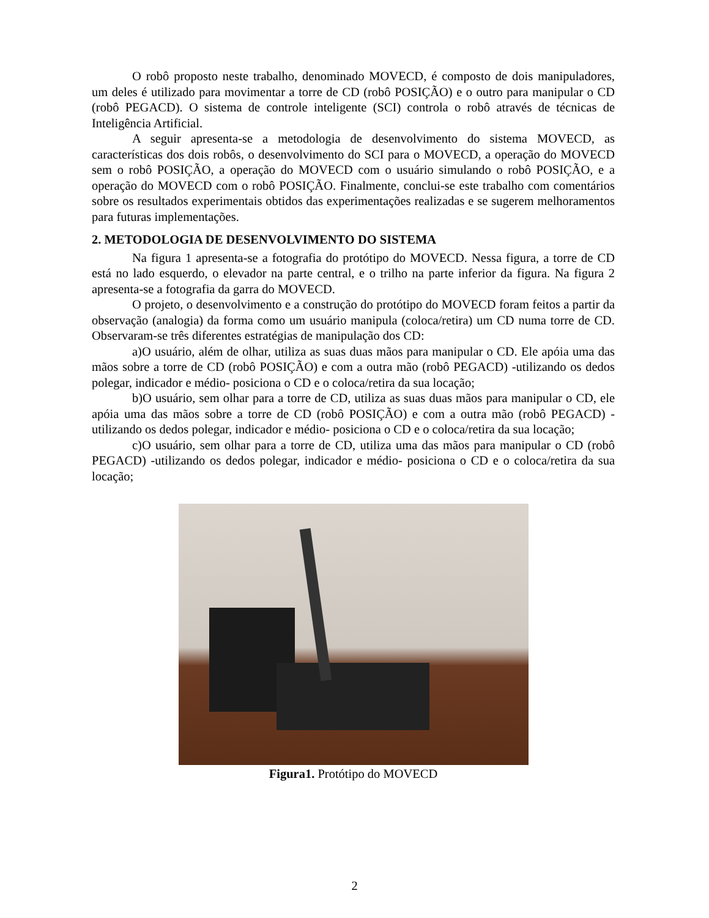O robô proposto neste trabalho, denominado MOVECD, é composto de dois manipuladores, um deles é utilizado para movimentar a torre de CD (robô POSIÇÃO) e o outro para manipular o CD (robô PEGACD). O sistema de controle inteligente (SCI) controla o robô através de técnicas de Inteligência Artificial.
A seguir apresenta-se a metodologia de desenvolvimento do sistema MOVECD, as características dos dois robôs, o desenvolvimento do SCI para o MOVECD, a operação do MOVECD sem o robô POSIÇÃO, a operação do MOVECD com o usuário simulando o robô POSIÇÃO, e a operação do MOVECD com o robô POSIÇÃO. Finalmente, conclui-se este trabalho com comentários sobre os resultados experimentais obtidos das experimentações realizadas e se sugerem melhoramentos para futuras implementações.
2. METODOLOGIA DE DESENVOLVIMENTO DO SISTEMA
Na figura 1 apresenta-se a fotografia do protótipo do MOVECD. Nessa figura, a torre de CD está no lado esquerdo, o elevador na parte central, e o trilho na parte inferior da figura. Na figura 2 apresenta-se a fotografia da garra do MOVECD.
O projeto, o desenvolvimento e a construção do protótipo do MOVECD foram feitos a partir da observação (analogia) da forma como um usuário manipula (coloca/retira) um CD numa torre de CD. Observaram-se três diferentes estratégias de manipulação dos CD:
a)O usuário, além de olhar, utiliza as suas duas mãos para manipular o CD. Ele apóia uma das mãos sobre a torre de CD (robô POSIÇÃO) e com a outra mão (robô PEGACD) -utilizando os dedos polegar, indicador e médio- posiciona o CD e o coloca/retira da sua locação;
b)O usuário, sem olhar para a torre de CD, utiliza as suas duas mãos para manipular o CD, ele apóia uma das mãos sobre a torre de CD (robô POSIÇÃO) e com a outra mão (robô PEGACD) -utilizando os dedos polegar, indicador e médio- posiciona o CD e o coloca/retira da sua locação;
c)O usuário, sem olhar para a torre de CD, utiliza uma das mãos para manipular o CD (robô PEGACD) -utilizando os dedos polegar, indicador e médio- posiciona o CD e o coloca/retira da sua locação;
Figura1. Protótipo do MOVECD
2